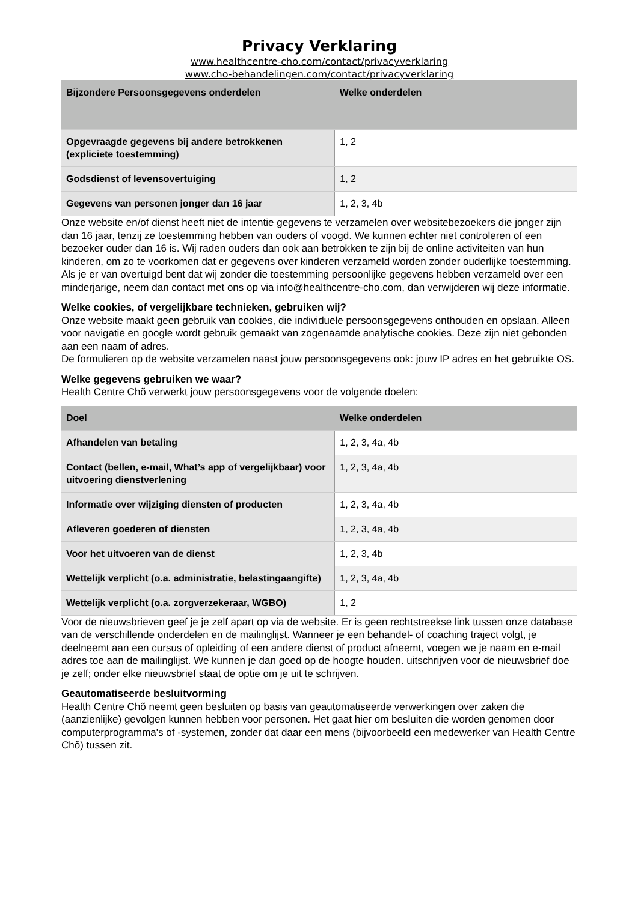Privacy Verklaring
www.healthcentre-cho.com/contact/privacyverklaring
www.cho-behandelingen.com/contact/privacyverklaring
| Bijzondere Persoonsgegevens onderdelen | Welke onderdelen |
| --- | --- |
| Opgevraagde gegevens bij andere betrokkenen (expliciete toestemming) | 1, 2 |
| Godsdienst of levensovertuiging | 1, 2 |
| Gegevens van personen jonger dan 16 jaar | 1, 2, 3, 4b |
Onze website en/of dienst heeft niet de intentie gegevens te verzamelen over websitebezoekers die jonger zijn dan 16 jaar, tenzij ze toestemming hebben van ouders of voogd. We kunnen echter niet controleren of een bezoeker ouder dan 16 is. Wij raden ouders dan ook aan betrokken te zijn bij de online activiteiten van hun kinderen, om zo te voorkomen dat er gegevens over kinderen verzameld worden zonder ouderlijke toestemming. Als je er van overtuigd bent dat wij zonder die toestemming persoonlijke gegevens hebben verzameld over een minderjarige, neem dan contact met ons op via info@healthcentre-cho.com, dan verwijderen wij deze informatie.
Welke cookies, of vergelijkbare technieken, gebruiken wij?
Onze website maakt geen gebruik van cookies, die individuele persoonsgegevens onthouden en opslaan. Alleen voor navigatie en google wordt gebruik gemaakt van zogenaamde analytische cookies. Deze zijn niet gebonden aan een naam of adres.
De formulieren op de website verzamelen naast jouw persoonsgegevens ook: jouw IP adres en het gebruikte OS.
Welke gegevens gebruiken we waar?
Health Centre Chõ verwerkt jouw persoonsgegevens voor de volgende doelen:
| Doel | Welke onderdelen |
| --- | --- |
| Afhandelen van betaling | 1, 2, 3, 4a, 4b |
| Contact (bellen, e-mail, What’s app of vergelijkbaar) voor uitvoering dienstverlening | 1, 2, 3, 4a, 4b |
| Informatie over wijziging diensten of producten | 1, 2, 3, 4a, 4b |
| Afleveren goederen of diensten | 1, 2, 3, 4a, 4b |
| Voor het uitvoeren van de dienst | 1, 2, 3, 4b |
| Wettelijk verplicht (o.a. administratie, belastingaangifte) | 1, 2, 3, 4a, 4b |
| Wettelijk verplicht (o.a. zorgverzekeraar, WGBO) | 1, 2 |
Voor de nieuwsbrieven geef je je zelf apart op via de website. Er is geen rechtstreekse link tussen onze database van de verschillende onderdelen en de mailinglijst. Wanneer je een behandel- of coaching traject volgt, je deelneemt aan een cursus of opleiding of een andere dienst of product afneemt, voegen we je naam en e-mail adres toe aan de mailinglijst. We kunnen je dan goed op de hoogte houden. uitschrijven voor de nieuwsbrief doe je zelf; onder elke nieuwsbrief staat de optie om je uit te schrijven.
Geautomatiseerde besluitvorming
Health Centre Chõ neemt geen besluiten op basis van geautomatiseerde verwerkingen over zaken die (aanzienlijke) gevolgen kunnen hebben voor personen. Het gaat hier om besluiten die worden genomen door computerprogramma's of -systemen, zonder dat daar een mens (bijvoorbeeld een medewerker van Health Centre Chõ) tussen zit.